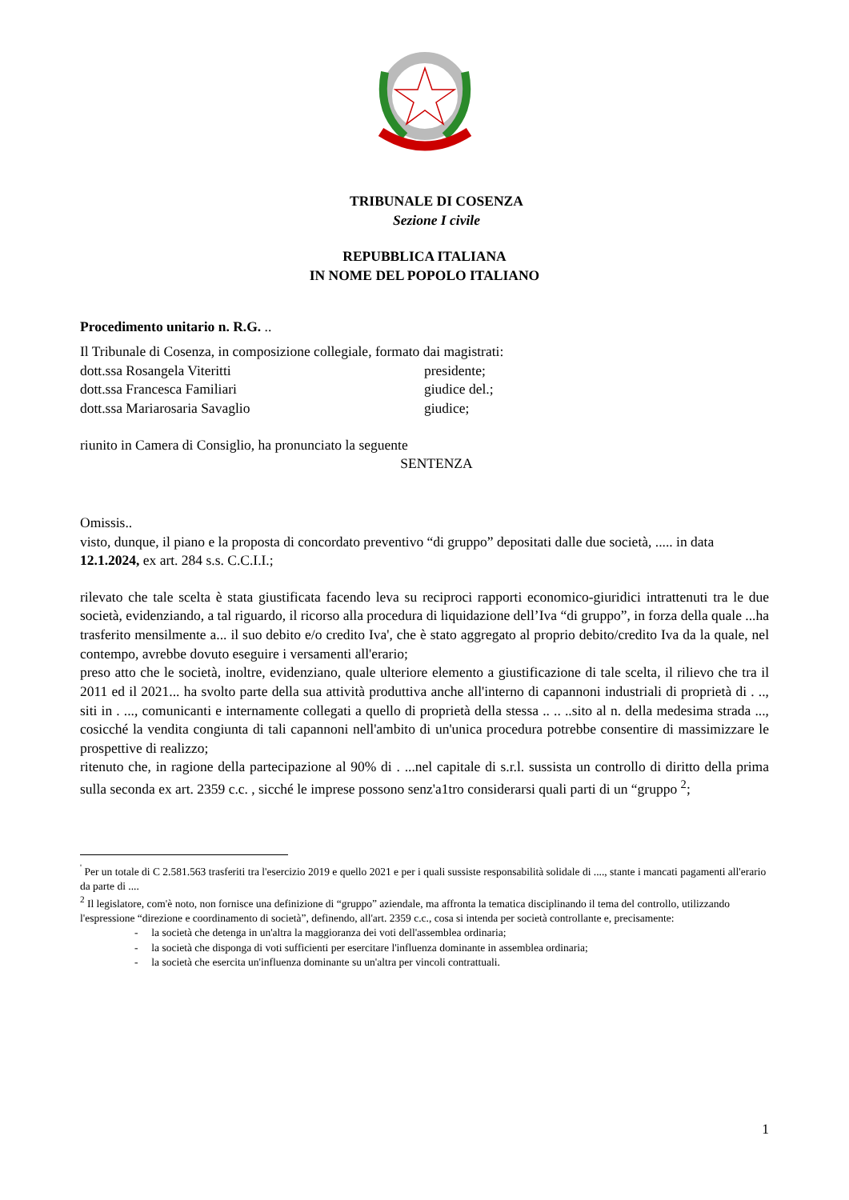TRIBUNALE DI COSENZA
Sezione I civile
REPUBBLICA ITALIANA
IN NOME DEL POPOLO ITALIANO
Procedimento unitario n. R.G. ..
Il Tribunale di Cosenza, in composizione collegiale, formato dai magistrati:
dott.ssa Rosangela Viteritti presidente;
dott.ssa Francesca Familiari giudice del.;
dott.ssa Mariarosaria Savaglio giudice;
riunito in Camera di Consiglio, ha pronunciato la seguente
SENTENZA
Omissis..
visto, dunque, il piano e la proposta di concordato preventivo “di gruppo” depositati dalle due società, ..... in data 12.1.2024, ex art. 284 s.s. C.C.I.I.;
rilevato che tale scelta è stata giustificata facendo leva su reciproci rapporti economico-giuridici intrattenuti tra le due società, evidenziando, a tal riguardo, il ricorso alla procedura di liquidazione dell’Iva “di gruppo”, in forza della quale ...ha trasferito mensilmente a... il suo debito e/o credito Iva', che è stato aggregato al proprio debito/credito Iva da la quale, nel contempo, avrebbe dovuto eseguire i versamenti all'erario;
preso atto che le società, inoltre, evidenziano, quale ulteriore elemento a giustificazione di tale scelta, il rilievo che tra il 2011 ed il 2021... ha svolto parte della sua attività produttiva anche all'interno di capannoni industriali di proprietà di . .., siti in . ..., comunicanti e internamente collegati a quello di proprietà della stessa .. .. ..sito al n. della medesima strada ..., cosicché la vendita congiunta di tali capannoni nell'ambito di un'unica procedura potrebbe consentire di massimizzare le prospettive di realizzo;
ritenuto che, in ragione della partecipazione al 90% di . ...nel capitale di s.r.l. sussista un controllo di diritto della prima sulla seconda ex art. 2359 c.c. , sicché le imprese possono senz'a1tro considerarsi quali parti di un “gruppo <sup>2</sup>;
<sup>'</sup> Per un totale di C 2.581.563 trasferiti tra l'esercizio 2019 e quello 2021 e per i quali sussiste responsabilità solidale di ...., stante i mancati pagamenti all'erario da parte di ....
<sup>2</sup> Il legislatore, com'è noto, non fornisce una definizione di “gruppo” aziendale, ma affronta la tematica disciplinando il tema del controllo, utilizzando l'espressione “direzione e coordinamento di società”, definendo, all'art. 2359 c.c., cosa si intenda per società controllante e, precisamente:
- la società che detenga in un'altra la maggioranza dei voti dell'assemblea ordinaria;
- la società che disponga di voti sufficienti per esercitare l'influenza dominante in assemblea ordinaria;
- la società che esercita un'influenza dominante su un'altra per vincoli contrattuali.
1